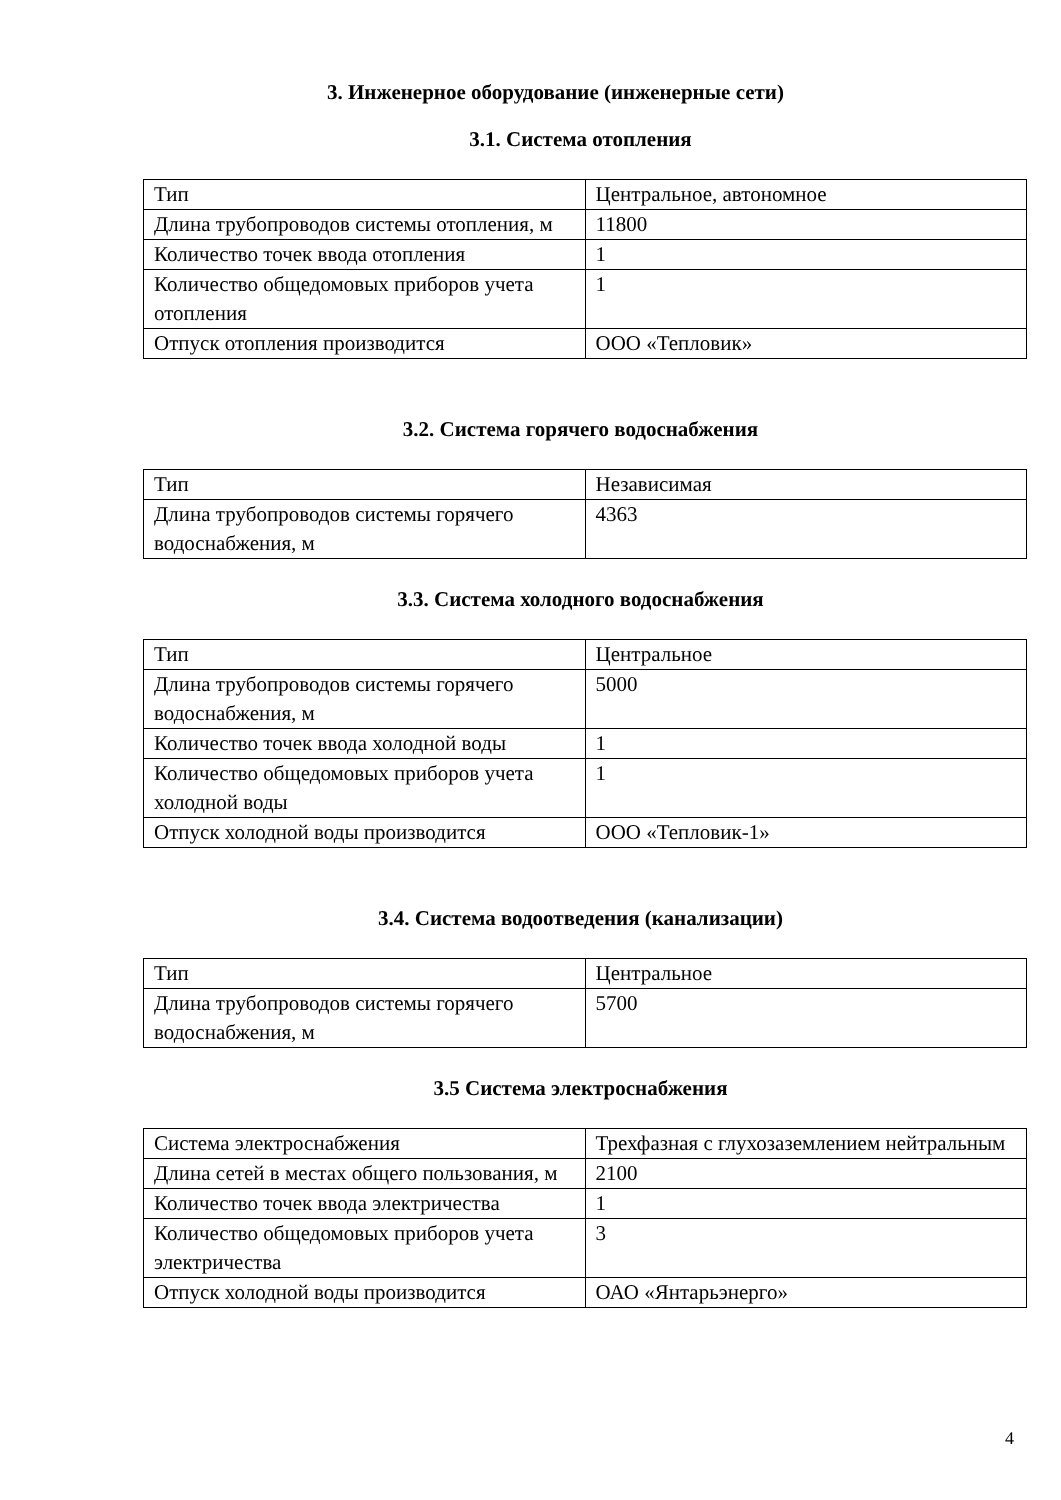3. Инженерное оборудование (инженерные сети)
3.1. Система отопления
| Тип | Центральное, автономное |
| Длина трубопроводов системы отопления, м | 11800 |
| Количество точек ввода отопления | 1 |
| Количество общедомовых приборов учета отопления | 1 |
| Отпуск отопления производится | ООО «Тепловик» |
3.2. Система горячего водоснабжения
| Тип | Независимая |
| Длина трубопроводов системы горячего водоснабжения, м | 4363 |
3.3. Система холодного водоснабжения
| Тип | Центральное |
| Длина трубопроводов системы горячего водоснабжения, м | 5000 |
| Количество точек ввода холодной воды | 1 |
| Количество общедомовых приборов учета холодной воды | 1 |
| Отпуск холодной воды производится | ООО «Тепловик-1» |
3.4. Система водоотведения (канализации)
| Тип | Центральное |
| Длина трубопроводов системы горячего водоснабжения, м | 5700 |
3.5 Система электроснабжения
| Система электроснабжения | Трехфазная с глухозаземлением нейтральным |
| Длина сетей в местах общего пользования, м | 2100 |
| Количество точек ввода электричества | 1 |
| Количество общедомовых приборов учета электричества | 3 |
| Отпуск холодной воды производится | ОАО «Янтарьэнерго» |
4